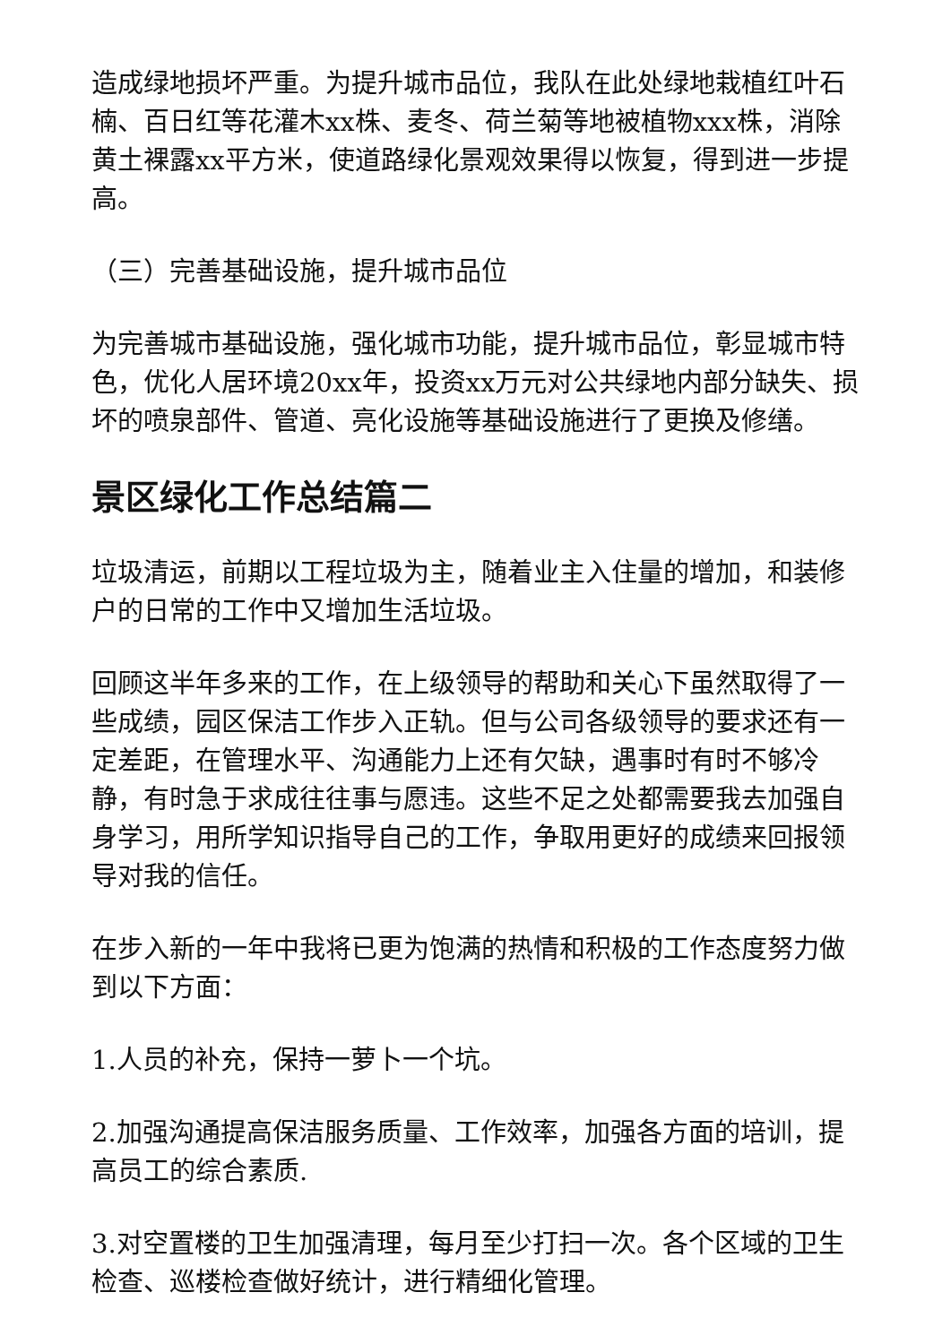造成绿地损坏严重。为提升城市品位，我队在此处绿地栽植红叶石楠、百日红等花灌木xx株、麦冬、荷兰菊等地被植物xxx株，消除黄土裸露xx平方米，使道路绿化景观效果得以恢复，得到进一步提高。
（三）完善基础设施，提升城市品位
为完善城市基础设施，强化城市功能，提升城市品位，彰显城市特色，优化人居环境20xx年，投资xx万元对公共绿地内部分缺失、损坏的喷泉部件、管道、亮化设施等基础设施进行了更换及修缮。
景区绿化工作总结篇二
垃圾清运，前期以工程垃圾为主，随着业主入住量的增加，和装修户的日常的工作中又增加生活垃圾。
回顾这半年多来的工作，在上级领导的帮助和关心下虽然取得了一些成绩，园区保洁工作步入正轨。但与公司各级领导的要求还有一定差距，在管理水平、沟通能力上还有欠缺，遇事时有时不够冷静，有时急于求成往往事与愿违。这些不足之处都需要我去加强自身学习，用所学知识指导自己的工作，争取用更好的成绩来回报领导对我的信任。
在步入新的一年中我将已更为饱满的热情和积极的工作态度努力做到以下方面：
1.人员的补充，保持一萝卜一个坑。
2.加强沟通提高保洁服务质量、工作效率，加强各方面的培训，提高员工的综合素质.
3.对空置楼的卫生加强清理，每月至少打扫一次。各个区域的卫生检查、巡楼检查做好统计，进行精细化管理。